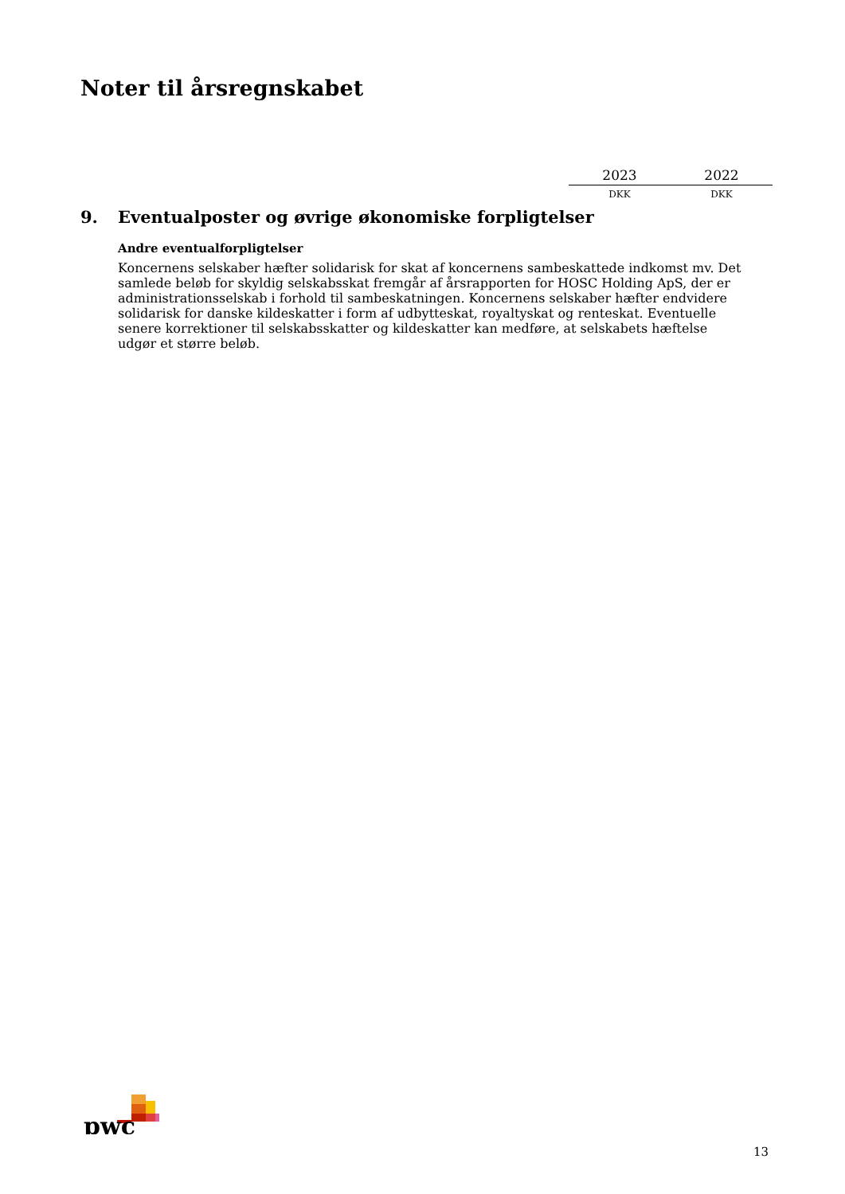Noter til årsregnskabet
| 2023 | 2022 |
| DKK | DKK |
9. Eventualposter og øvrige økonomiske forpligtelser
Andre eventualforpligtelser
Koncernens selskaber hæfter solidarisk for skat af koncernens sambeskattede indkomst mv. Det samlede beløb for skyldig selskabsskat fremgår af årsrapporten for HOSC Holding ApS, der er administrationsselskab i forhold til sambeskatningen. Koncernens selskaber hæfter endvidere solidarisk for danske kildeskatter i form af udbytteskat, royaltyskat og renteskat. Eventuelle senere korrektioner til selskabsskatter og kildeskatter kan medføre, at selskabets hæftelse udgør et større beløb.
pwc
13